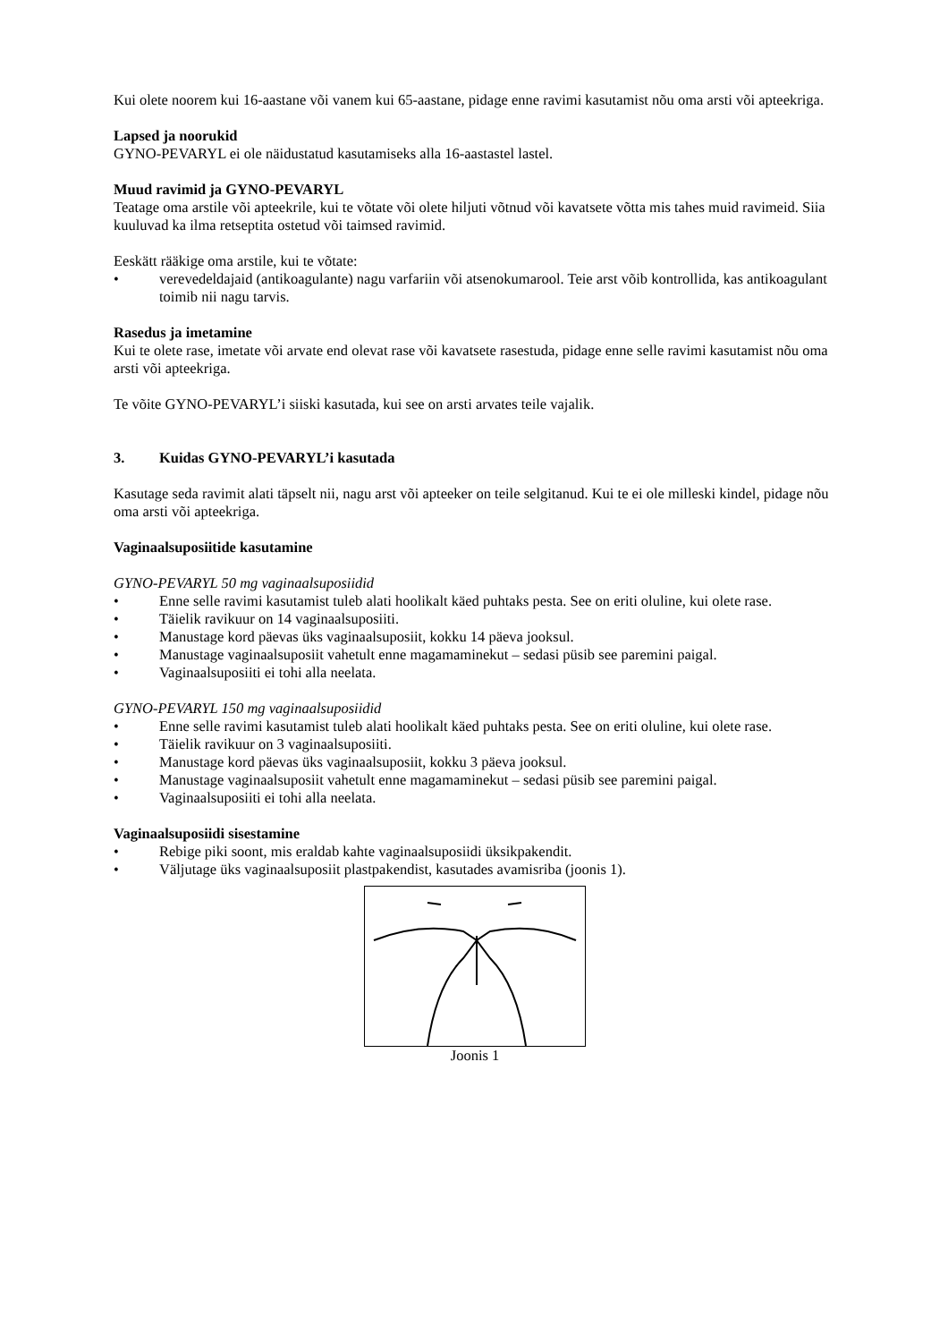Kui olete noorem kui 16-aastane või vanem kui 65-aastane, pidage enne ravimi kasutamist nõu oma arsti või apteekriga.
Lapsed ja noorukid
GYNO-PEVARYL ei ole näidustatud kasutamiseks alla 16-aastastel lastel.
Muud ravimid ja GYNO-PEVARYL
Teatage oma arstile või apteekrile, kui te võtate või olete hiljuti võtnud või kavatsete võtta mis tahes muid ravimeid. Siia kuuluvad ka ilma retseptita ostetud või taimsed ravimid.
Eeskätt rääkige oma arstile, kui te võtate:
• verevedeldajaid (antikoagulante) nagu varfariin või atsenokumarool. Teie arst võib kontrollida, kas antikoagulant toimib nii nagu tarvis.
Rasedus ja imetamine
Kui te olete rase, imetate või arvate end olevat rase või kavatsete rasestuda, pidage enne selle ravimi kasutamist nõu oma arsti või apteekriga.
Te võite GYNO-PEVARYL’i siiski kasutada, kui see on arsti arvates teile vajalik.
3. Kuidas GYNO-PEVARYL’i kasutada
Kasutage seda ravimit alati täpselt nii, nagu arst või apteeker on teile selgitanud. Kui te ei ole milleski kindel, pidage nõu oma arsti või apteekriga.
Vaginaalsuposiitide kasutamine
GYNO-PEVARYL 50 mg vaginaalsuposiidid
• Enne selle ravimi kasutamist tuleb alati hoolikalt käed puhtaks pesta. See on eriti oluline, kui olete rase.
• Täielik ravikuur on 14 vaginaalsuposiiti.
• Manustage kord päevas üks vaginaalsuposiit, kokku 14 päeva jooksul.
• Manustage vaginaalsuposiit vahetult enne magamaminekut – sedasi püsib see paremini paigal.
• Vaginaalsuposiiti ei tohi alla neelata.
GYNO-PEVARYL 150 mg vaginaalsuposiidid
• Enne selle ravimi kasutamist tuleb alati hoolikalt käed puhtaks pesta. See on eriti oluline, kui olete rase.
• Täielik ravikuur on 3 vaginaalsuposiiti.
• Manustage kord päevas üks vaginaalsuposiit, kokku 3 päeva jooksul.
• Manustage vaginaalsuposiit vahetult enne magamaminekut – sedasi püsib see paremini paigal.
• Vaginaalsuposiiti ei tohi alla neelata.
Vaginaalsuposiidi sisestamine
• Rebige piki soont, mis eraldab kahte vaginaalsuposiidi üksikpakendit.
• Väljutage üks vaginaalsuposiit plastpakendist, kasutades avamisriba (joonis 1).
Joonis 1